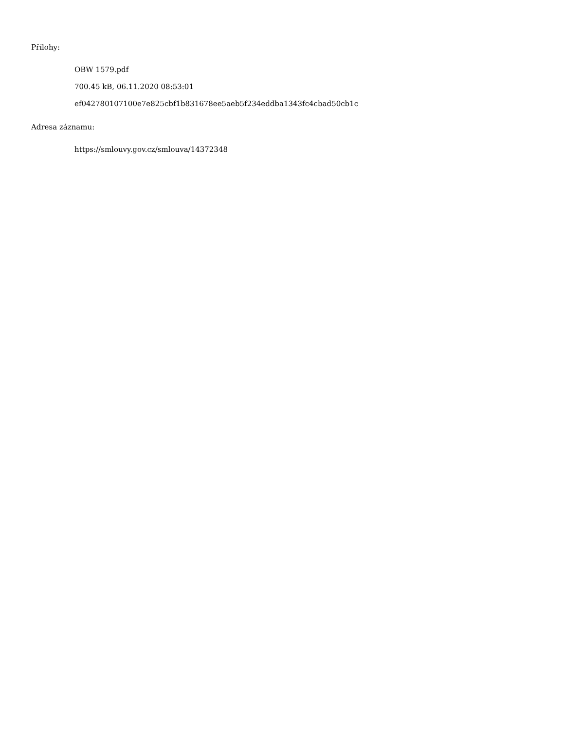Přílohy:
OBW 1579.pdf
700.45 kB, 06.11.2020 08:53:01
ef042780107100e7e825cbf1b831678ee5aeb5f234eddba1343fc4cbad50cb1c
Adresa záznamu:
https://smlouvy.gov.cz/smlouva/14372348